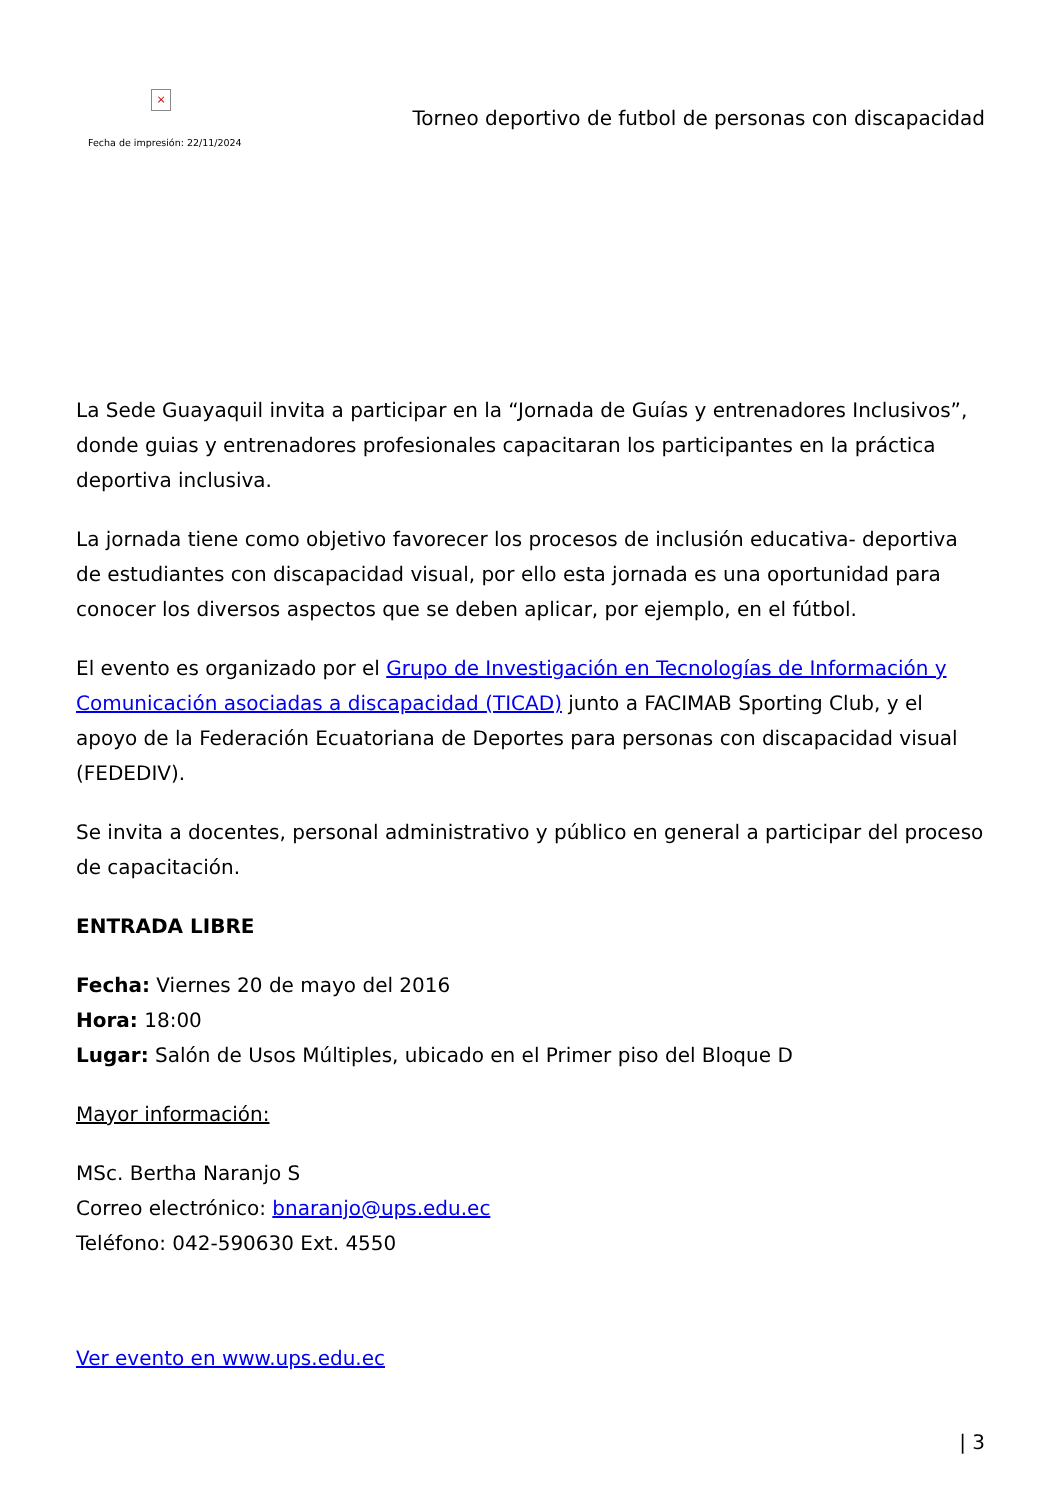×
Fecha de impresión: 22/11/2024
Torneo deportivo de futbol de personas con discapacidad
La Sede Guayaquil invita a participar en la “Jornada de Guías y entrenadores Inclusivos”, donde guias y entrenadores profesionales capacitaran los participantes en la práctica deportiva inclusiva.
La jornada tiene como objetivo favorecer los procesos de inclusión educativa- deportiva de estudiantes con discapacidad visual, por ello esta jornada es una oportunidad para conocer los diversos aspectos que se deben aplicar, por ejemplo, en el fútbol.
El evento es organizado por el Grupo de Investigación en Tecnologías de Información y Comunicación asociadas a discapacidad (TICAD) junto a FACIMAB Sporting Club, y el apoyo de la Federación Ecuatoriana de Deportes para personas con discapacidad visual (FEDEDIV).
Se invita a docentes, personal administrativo y público en general a participar del proceso de capacitación.
ENTRADA LIBRE
Fecha: Viernes 20 de mayo del 2016
Hora: 18:00
Lugar: Salón de Usos Múltiples, ubicado en el Primer piso del Bloque D
Mayor información:
MSc. Bertha Naranjo S
Correo electrónico: bnaranjo@ups.edu.ec
Teléfono: 042-590630 Ext. 4550
Ver evento en www.ups.edu.ec
| 3